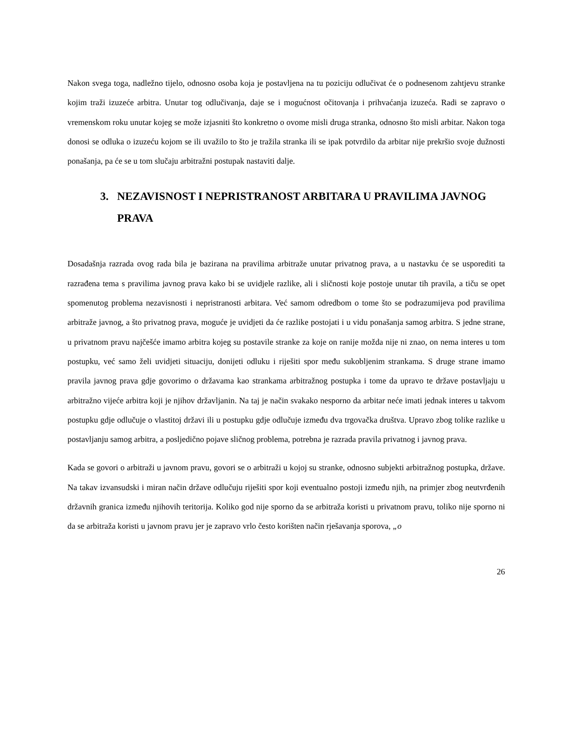Nakon svega toga, nadležno tijelo, odnosno osoba koja je postavljena na tu poziciju odlučivat će o podnesenom zahtjevu stranke kojim traži izuzeće arbitra. Unutar tog odlučivanja, daje se i mogućnost očitovanja i prihvaćanja izuzeća. Radi se zapravo o vremenskom roku unutar kojeg se može izjasniti što konkretno o ovome misli druga stranka, odnosno što misli arbitar. Nakon toga donosi se odluka o izuzeću kojom se ili uvažilo to što je tražila stranka ili se ipak potvrdilo da arbitar nije prekršio svoje dužnosti ponašanja, pa će se u tom slučaju arbitražni postupak nastaviti dalje.
3. NEZAVISNOST I NEPRISTRANOST ARBITARA U PRAVILIMA JAVNOG PRAVA
Dosadašnja razrada ovog rada bila je bazirana na pravilima arbitraže unutar privatnog prava, a u nastavku će se usporediti ta razrađena tema s pravilima javnog prava kako bi se uvidjele razlike, ali i sličnosti koje postoje unutar tih pravila, a tiču se opet spomenutog problema nezavisnosti i nepristranosti arbitara. Već samom odredbom o tome što se podrazumijeva pod pravilima arbitraže javnog, a što privatnog prava, moguće je uvidjeti da će razlike postojati i u vidu ponašanja samog arbitra. S jedne strane, u privatnom pravu najčešće imamo arbitra kojeg su postavile stranke za koje on ranije možda nije ni znao, on nema interes u tom postupku, već samo želi uvidjeti situaciju, donijeti odluku i riješiti spor među sukobljenim strankama. S druge strane imamo pravila javnog prava gdje govorimo o državama kao strankama arbitražnog postupka i tome da upravo te države postavljaju u arbitražno vijeće arbitra koji je njihov državljanin. Na taj je način svakako nesporno da arbitar neće imati jednak interes u takvom postupku gdje odlučuje o vlastitoj državi ili u postupku gdje odlučuje između dva trgovačka društva. Upravo zbog tolike razlike u postavljanju samog arbitra, a posljedično pojave sličnog problema, potrebna je razrada pravila privatnog i javnog prava.
Kada se govori o arbitraži u javnom pravu, govori se o arbitraži u kojoj su stranke, odnosno subjekti arbitražnog postupka, države. Na takav izvansudski i miran način države odlučuju riješiti spor koji eventualno postoji između njih, na primjer zbog neutvrđenih državnih granica između njihovih teritorija. Koliko god nije sporno da se arbitraža koristi u privatnom pravu, toliko nije sporno ni da se arbitraža koristi u javnom pravu jer je zapravo vrlo često korišten način rješavanja sporova, „o
26